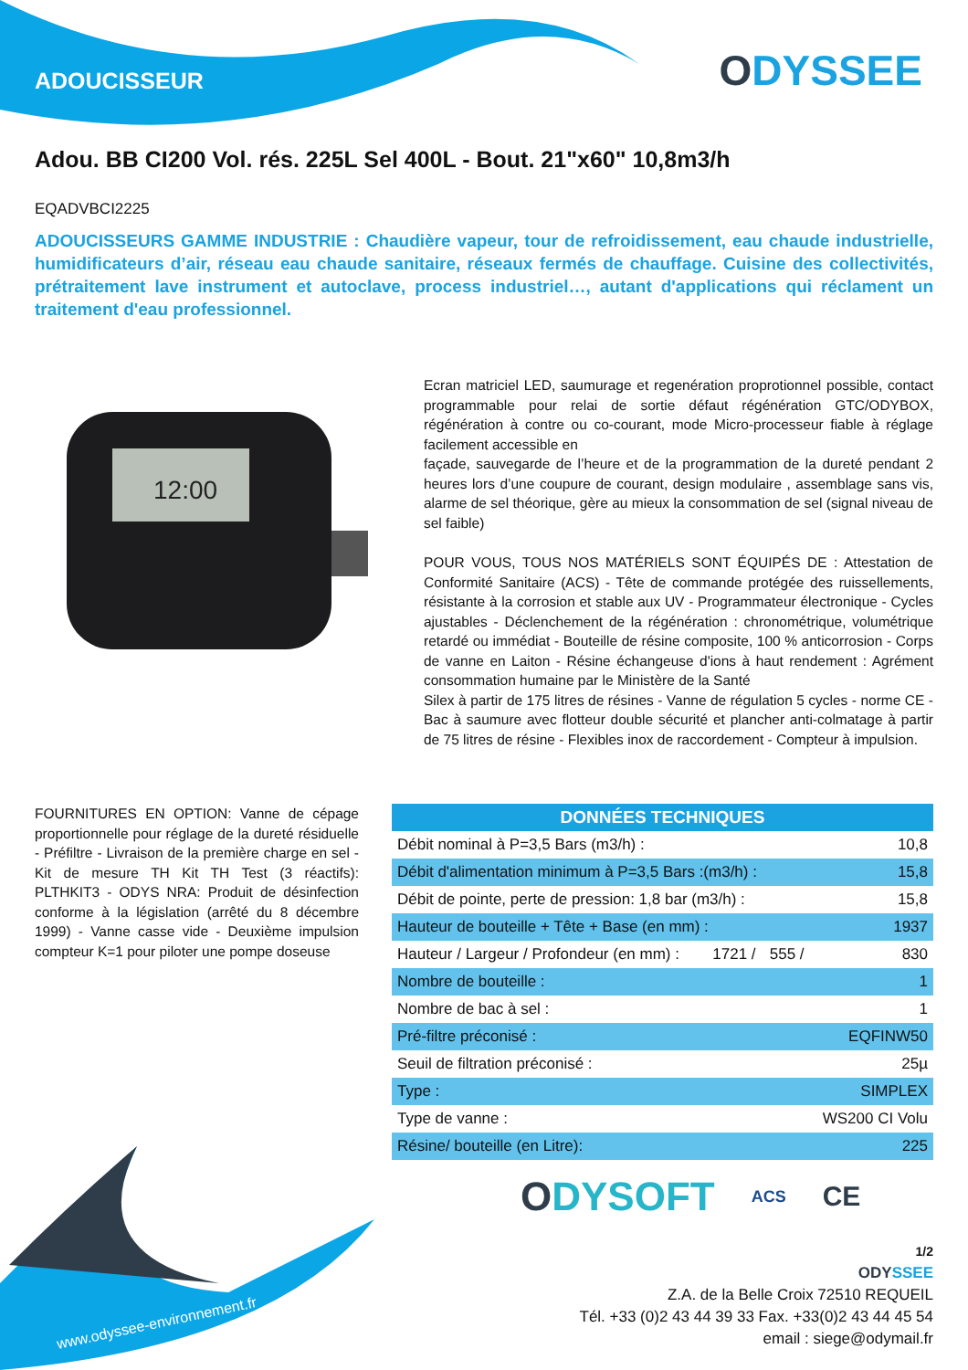ADOUCISSEUR ODYSSEE
Adou. BB CI200 Vol. rés. 225L Sel 400L - Bout. 21"x60" 10,8m3/h
EQADVBCI2225
ADOUCISSEURS GAMME INDUSTRIE : Chaudière vapeur, tour de refroidissement, eau chaude industrielle, humidificateurs d’air, réseau eau chaude sanitaire, réseaux fermés de chauffage. Cuisine des collectivités, prétraitement lave instrument et autoclave, process industriel…, autant d'applications qui réclament un traitement d'eau professionnel.
12:00
Ecran matriciel LED, saumurage et regenération proprotionnel possible, contact programmable pour relai de sortie défaut régénération GTC/ODYBOX, régénération à contre ou co-courant, mode Micro-processeur fiable à réglage facilement accessible en
façade, sauvegarde de l’heure et de la programmation de la dureté pendant 2 heures lors d’une coupure de courant, design modulaire , assemblage sans vis, alarme de sel théorique, gère au mieux la consommation de sel (signal niveau de sel faible)
POUR VOUS, TOUS NOS MATÉRIELS SONT ÉQUIPÉS DE : Attestation de Conformité Sanitaire (ACS) - Tête de commande protégée des ruissellements, résistante à la corrosion et stable aux UV - Programmateur électronique - Cycles ajustables - Déclenchement de la régénération : chronométrique, volumétrique retardé ou immédiat - Bouteille de résine composite, 100 % anticorrosion - Corps de vanne en Laiton - Résine échangeuse d'ions à haut rendement : Agrément consommation humaine par le Ministère de la Santé
Silex à partir de 175 litres de résines - Vanne de régulation 5 cycles - norme CE - Bac à saumure avec flotteur double sécurité et plancher anti-colmatage à partir de 75 litres de résine - Flexibles inox de raccordement - Compteur à impulsion.
FOURNITURES EN OPTION: Vanne de cépage proportionnelle pour réglage de la dureté résiduelle - Préfiltre - Livraison de la première charge en sel - Kit de mesure TH Kit TH Test (3 réactifs): PLTHKIT3 - ODYS NRA: Produit de désinfection conforme à la législation (arrêté du 8 décembre 1999) - Vanne casse vide - Deuxième impulsion compteur K=1 pour piloter une pompe doseuse
| DONNÉES TECHNIQUES | | | |
| --- | --- | --- | --- |
| Débit nominal à P=3,5 Bars (m3/h) : | | | 10,8 |
| Débit d'alimentation minimum à P=3,5 Bars :(m3/h) : | | | 15,8 |
| Débit de pointe, perte de pression: 1,8 bar (m3/h) : | | | 15,8 |
| Hauteur de bouteille + Tête + Base (en mm) : | | | 1937 |
| Hauteur / Largeur / Profondeur (en mm) : | 1721 / | 555 / | 830 |
| Nombre de bouteille : | | | 1 |
| Nombre de bac à sel : | | | 1 |
| Pré-filtre préconisé : | | | EQFINW50 |
| Seuil de filtration préconisé : | | | 25µ |
| Type : | | | SIMPLEX |
| Type de vanne : | | | WS200 CI Volu |
| Résine/ bouteille (en Litre): | | | 225 |
www.odyssee-environnement.fr
ODYSOFT ACS CE
1/2
ODYSSEE
Z.A. de la Belle Croix 72510 REQUEIL
Tél. +33 (0)2 43 44 39 33 Fax. +33(0)2 43 44 45 54
email : siege@odymail.fr